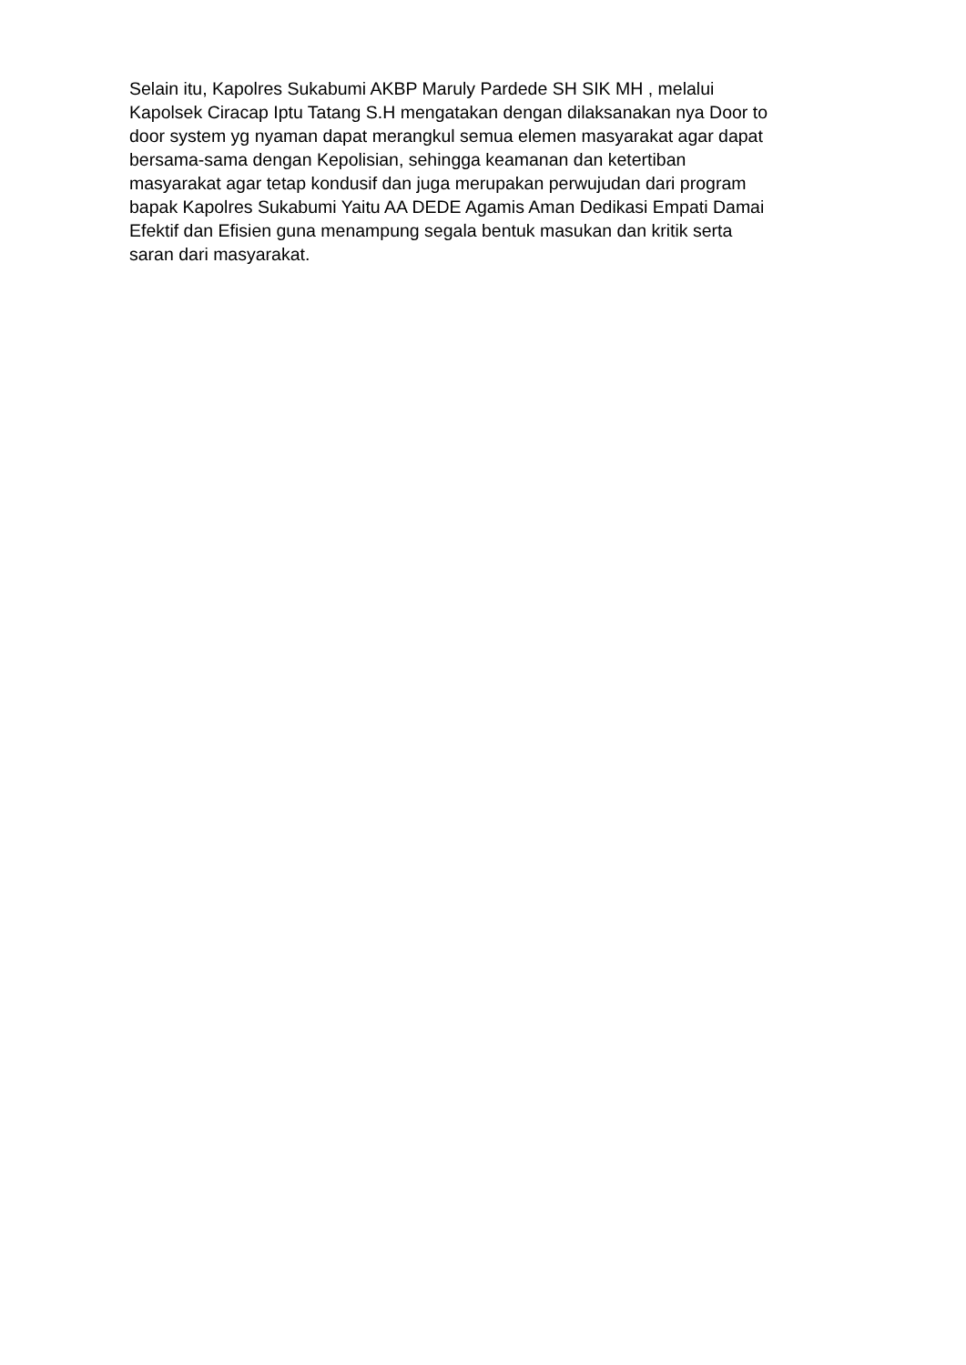Selain itu, Kapolres Sukabumi AKBP Maruly Pardede SH SIK MH , melalui
Kapolsek Ciracap Iptu Tatang S.H mengatakan dengan dilaksanakan nya Door to
door system yg nyaman dapat merangkul semua elemen masyarakat agar dapat
bersama-sama dengan Kepolisian, sehingga keamanan dan ketertiban
masyarakat agar tetap kondusif dan juga merupakan perwujudan dari program
bapak Kapolres Sukabumi Yaitu AA DEDE Agamis Aman Dedikasi Empati Damai
Efektif dan Efisien guna menampung segala bentuk masukan dan kritik serta
saran dari masyarakat.